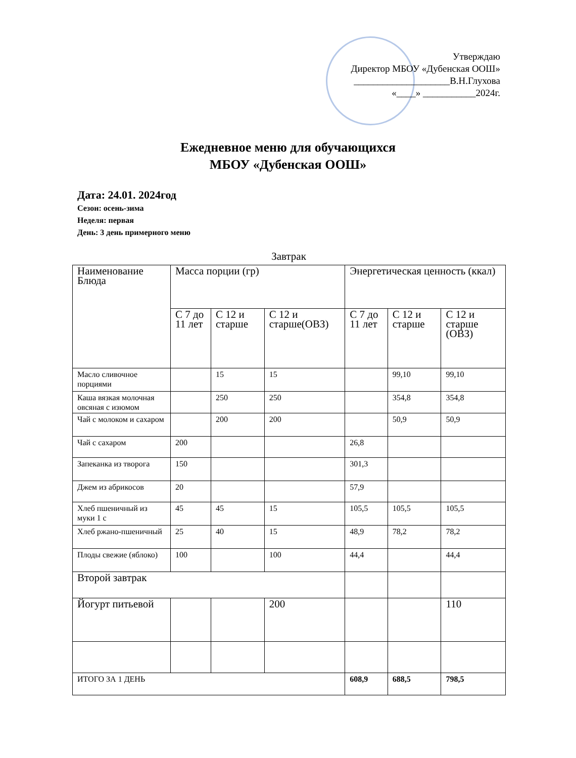Утверждаю
Директор МБОУ «Дубенская ООШ»
____________________В.Н.Глухова
«____» ___________2024г.
Ежедневное меню для обучающихся
МБОУ «Дубенская ООШ»
Дата: 24.01. 2024год
Сезон: осень-зима
Неделя: первая
День: 3 день примерного меню
Завтрак
| Наименование Блюда | Масса порции (гр) | | | Энергетическая ценность (ккал) | | |
| | С 7 до 11 лет | С 12 и старше | С 12 и старше(ОВЗ) | С 7 до 11 лет | С 12 и старше | С 12 и старше (ОВЗ) |
| Масло сливочное порциями | | 15 | 15 | | 99,10 | 99,10 |
| Каша вязкая молочная овсяная с изюмом | | 250 | 250 | | 354,8 | 354,8 |
| Чай с молоком и сахаром | | 200 | 200 | | 50,9 | 50,9 |
| Чай с сахаром | 200 | | | 26,8 | | |
| Запеканка из творога | 150 | | | 301,3 | | |
| Джем из абрикосов | 20 | | | 57,9 | | |
| Хлеб пшеничный из муки 1 с | 45 | 45 | 15 | 105,5 | 105,5 | 105,5 |
| Хлеб ржано-пшеничный | 25 | 40 | 15 | 48,9 | 78,2 | 78,2 |
| Плоды свежие (яблоко) | 100 | | 100 | 44,4 | | 44,4 |
| Второй завтрак | | | | | | |
| Йогурт питьевой | | | 200 | | | 110 |
| ИТОГО ЗА 1 ДЕНЬ | | | | 608,9 | 688,5 | 798,5 |